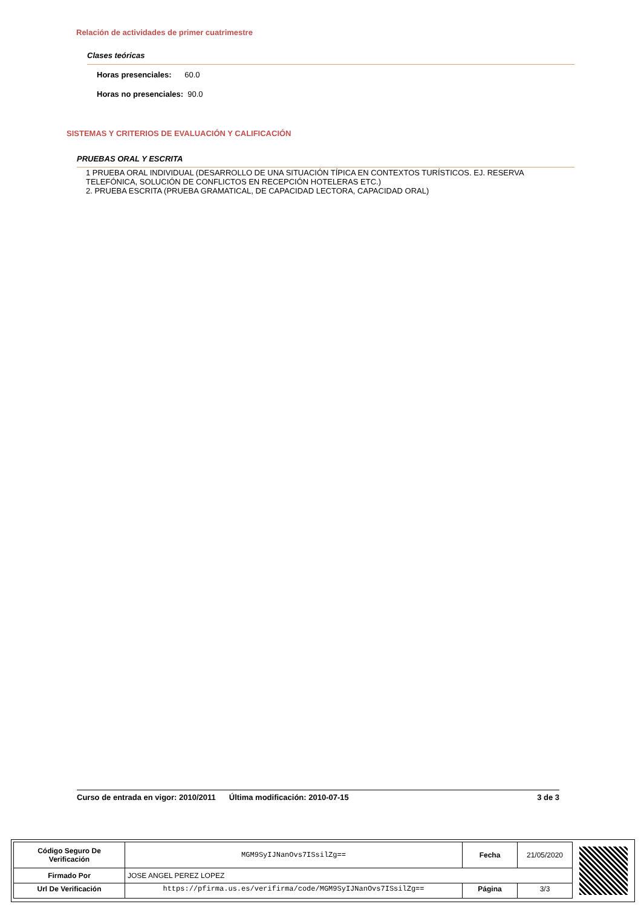Relación de actividades de primer cuatrimestre
Clases teóricas
Horas presenciales: 60.0
Horas no presenciales: 90.0
SISTEMAS Y CRITERIOS DE EVALUACIÓN Y CALIFICACIÓN
PRUEBAS ORAL Y ESCRITA
1 PRUEBA ORAL INDIVIDUAL (DESARROLLO DE UNA SITUACIÓN TÍPICA EN CONTEXTOS TURÍSTICOS. EJ. RESERVA TELEFÓNICA, SOLUCIÓN DE CONFLICTOS EN RECEPCIÓN HOTELERAS ETC.)
2. PRUEBA ESCRITA (PRUEBA GRAMATICAL, DE CAPACIDAD LECTORA, CAPACIDAD ORAL)
Curso de entrada en vigor: 2010/2011 Última modificación: 2010-07-15 3 de 3
| Código Seguro De Verificación | MGM9SyIJNanOvs7ISsilZg== | Fecha | 21/05/2020 |
| Firmado Por | JOSE ANGEL PEREZ LOPEZ | | |
| Url De Verificación | https://pfirma.us.es/verifirma/code/MGM9SyIJNanOvs7ISsilZg== | Página | 3/3 |